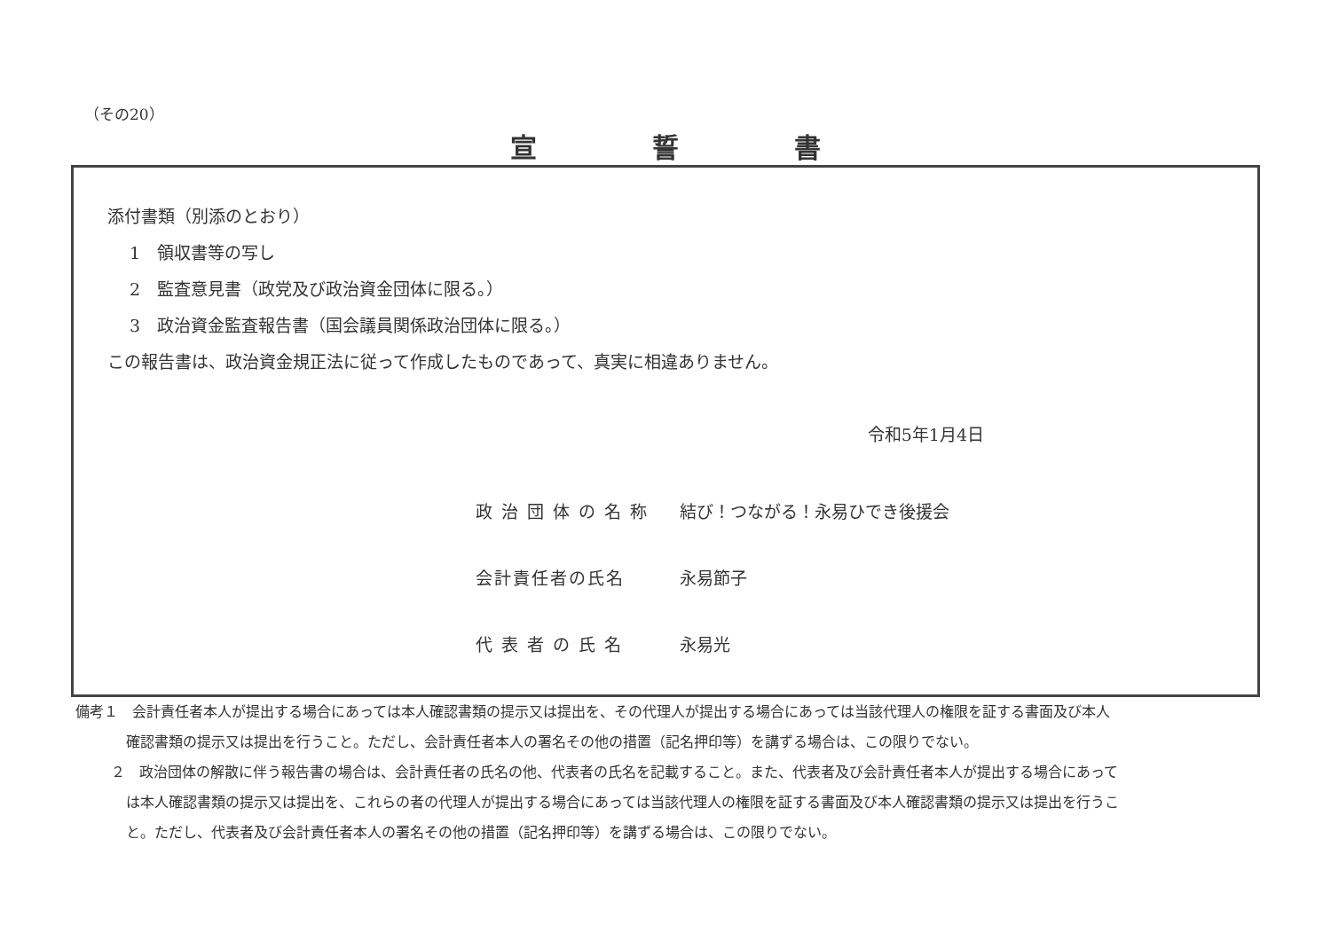（その20）
宣誓書
添付書類（別添のとおり）
1　領収書等の写し
2　監査意見書（政党及び政治資金団体に限る。）
3　政治資金監査報告書（国会議員関係政治団体に限る。）
この報告書は、政治資金規正法に従って作成したものであって、真実に相違ありません。
令和5年1月4日
政 治 団 体 の 名 称 結び！つながる！永易ひでき後援会
会計責任者の氏名 永易節子
代 表 者 の 氏 名 永易光
備考１　会計責任者本人が提出する場合にあっては本人確認書類の提示又は提出を、その代理人が提出する場合にあっては当該代理人の権限を証する書面及び本人
確認書類の提示又は提出を行うこと。ただし、会計責任者本人の署名その他の措置（記名押印等）を講ずる場合は、この限りでない。
２　政治団体の解散に伴う報告書の場合は、会計責任者の氏名の他、代表者の氏名を記載すること。また、代表者及び会計責任者本人が提出する場合にあって
は本人確認書類の提示又は提出を、これらの者の代理人が提出する場合にあっては当該代理人の権限を証する書面及び本人確認書類の提示又は提出を行うこ
と。ただし、代表者及び会計責任者本人の署名その他の措置（記名押印等）を講ずる場合は、この限りでない。